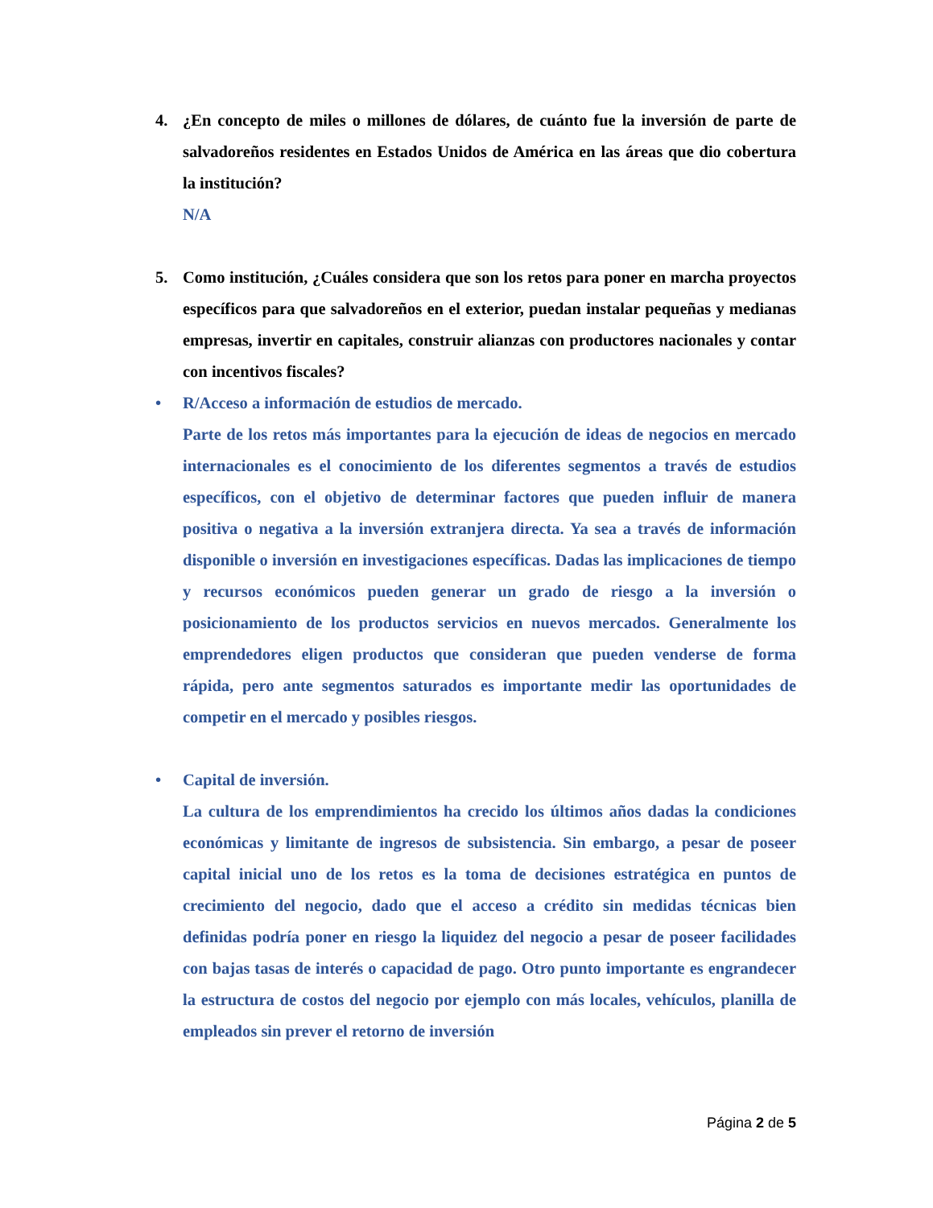4. ¿En concepto de miles o millones de dólares, de cuánto fue la inversión de parte de salvadoreños residentes en Estados Unidos de América en las áreas que dio cobertura la institución?
N/A
5. Como institución, ¿Cuáles considera que son los retos para poner en marcha proyectos específicos para que salvadoreños en el exterior, puedan instalar pequeñas y medianas empresas, invertir en capitales, construir alianzas con productores nacionales y contar con incentivos fiscales?
• R/Acceso a información de estudios de mercado.
Parte de los retos más importantes para la ejecución de ideas de negocios en mercado internacionales es el conocimiento de los diferentes segmentos a través de estudios específicos, con el objetivo de determinar factores que pueden influir de manera positiva o negativa a la inversión extranjera directa. Ya sea a través de información disponible o inversión en investigaciones específicas. Dadas las implicaciones de tiempo y recursos económicos pueden generar un grado de riesgo a la inversión o posicionamiento de los productos servicios en nuevos mercados. Generalmente los emprendedores eligen productos que consideran que pueden venderse de forma rápida, pero ante segmentos saturados es importante medir las oportunidades de competir en el mercado y posibles riesgos.
• Capital de inversión.
La cultura de los emprendimientos ha crecido los últimos años dadas la condiciones económicas y limitante de ingresos de subsistencia. Sin embargo, a pesar de poseer capital inicial uno de los retos es la toma de decisiones estratégica en puntos de crecimiento del negocio, dado que el acceso a crédito sin medidas técnicas bien definidas podría poner en riesgo la liquidez del negocio a pesar de poseer facilidades con bajas tasas de interés o capacidad de pago. Otro punto importante es engrandecer la estructura de costos del negocio por ejemplo con más locales, vehículos, planilla de empleados sin prever el retorno de inversión
Página 2 de 5